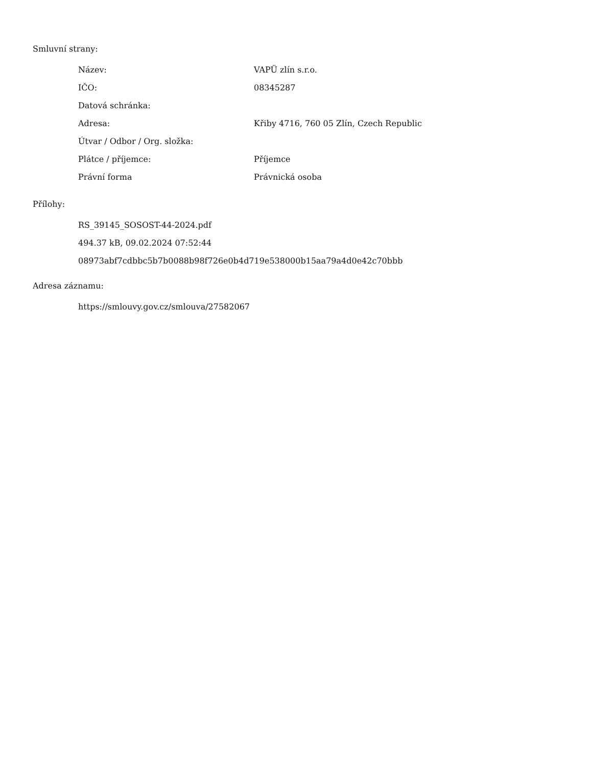Smluvní strany:
| Název: | VAPÜ zlín s.r.o. |
| IČO: | 08345287 |
| Datová schránka: | |
| Adresa: | Křiby 4716, 760 05 Zlín, Czech Republic |
| Útvar / Odbor / Org. složka: | |
| Plátce / příjemce: | Příjemce |
| Právní forma | Právnická osoba |
Přílohy:
RS_39145_SOSOST-44-2024.pdf
494.37 kB, 09.02.2024 07:52:44
08973abf7cdbbc5b7b0088b98f726e0b4d719e538000b15aa79a4d0e42c70bbb
Adresa záznamu:
https://smlouvy.gov.cz/smlouva/27582067